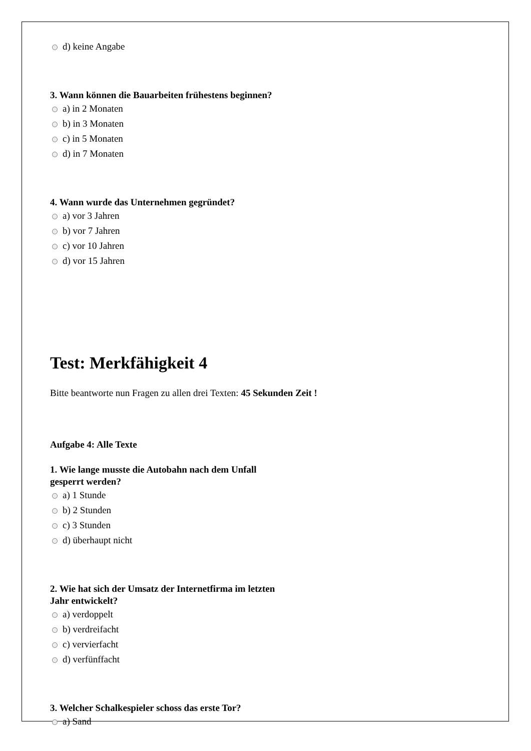d) keine Angabe
3. Wann können die Bauarbeiten frühestens beginnen?
a) in 2 Monaten
b) in 3 Monaten
c) in 5 Monaten
d) in 7 Monaten
4. Wann wurde das Unternehmen gegründet?
a) vor 3 Jahren
b) vor 7 Jahren
c) vor 10 Jahren
d) vor 15 Jahren
Test: Merkfähigkeit 4
Bitte beantworte nun Fragen zu allen drei Texten: 45 Sekunden Zeit !
Aufgabe 4: Alle Texte
1. Wie lange musste die Autobahn nach dem Unfall
gesperrt werden?
a) 1 Stunde
b) 2 Stunden
c) 3 Stunden
d) überhaupt nicht
2. Wie hat sich der Umsatz der Internetfirma im letzten
Jahr entwickelt?
a) verdoppelt
b) verdreifacht
c) vervierfacht
d) verfünffacht
3. Welcher Schalkespieler schoss das erste Tor?
a) Sand